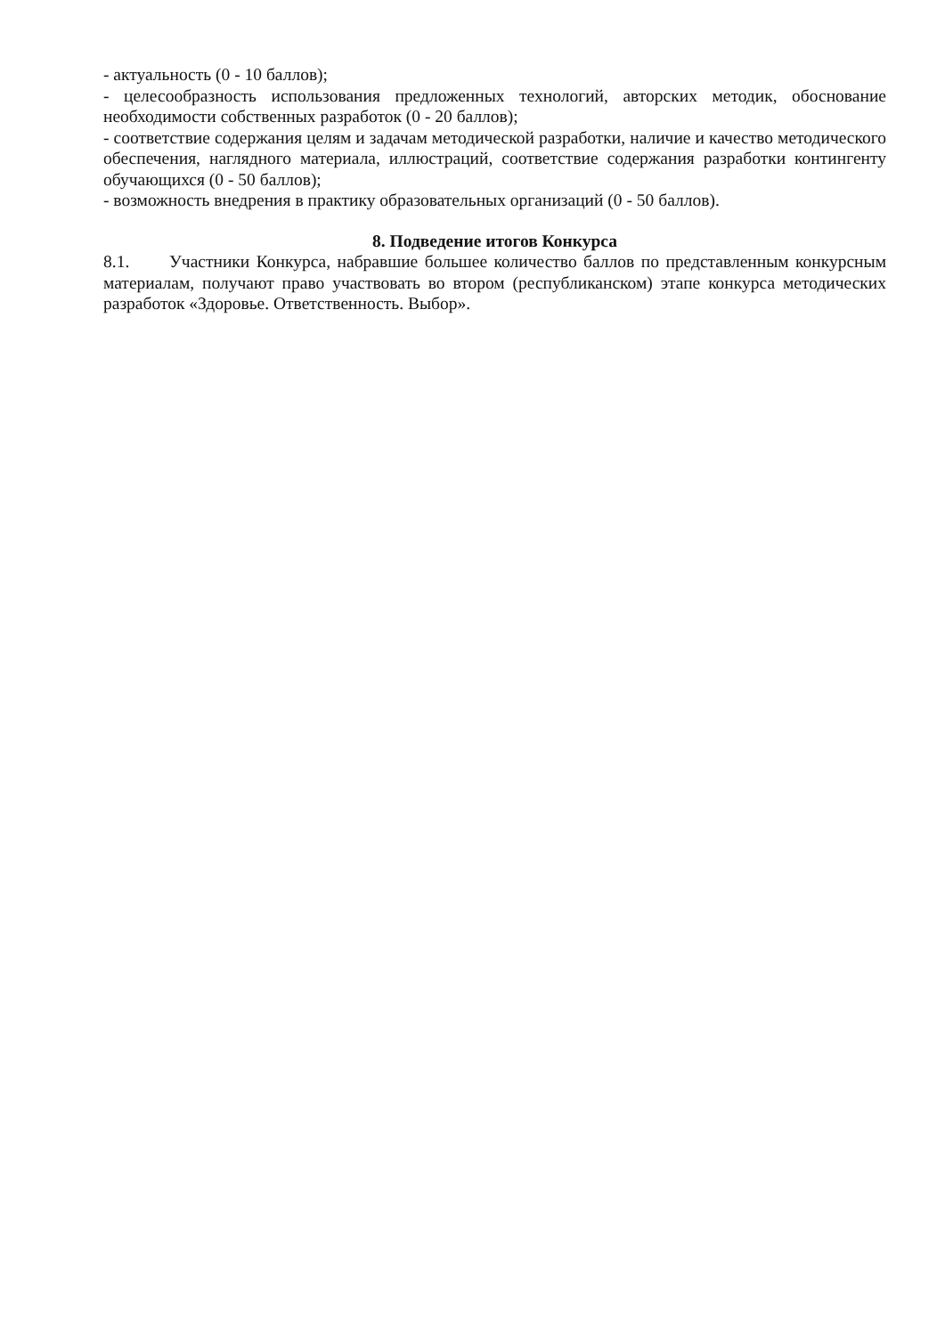- актуальность (0 - 10 баллов);
- целесообразность использования предложенных технологий, авторских методик, обоснование необходимости собственных разработок (0 - 20 баллов);
- соответствие содержания целям и задачам методической разработки, наличие и качество методического обеспечения, наглядного материала, иллюстраций, соответствие содержания разработки контингенту обучающихся (0 - 50 баллов);
- возможность внедрения в практику образовательных организаций (0 - 50 баллов).
8. Подведение итогов Конкурса
8.1. Участники Конкурса, набравшие большее количество баллов по представленным конкурсным материалам, получают право участвовать во втором (республиканском) этапе конкурса методических разработок «Здоровье. Ответственность. Выбор».